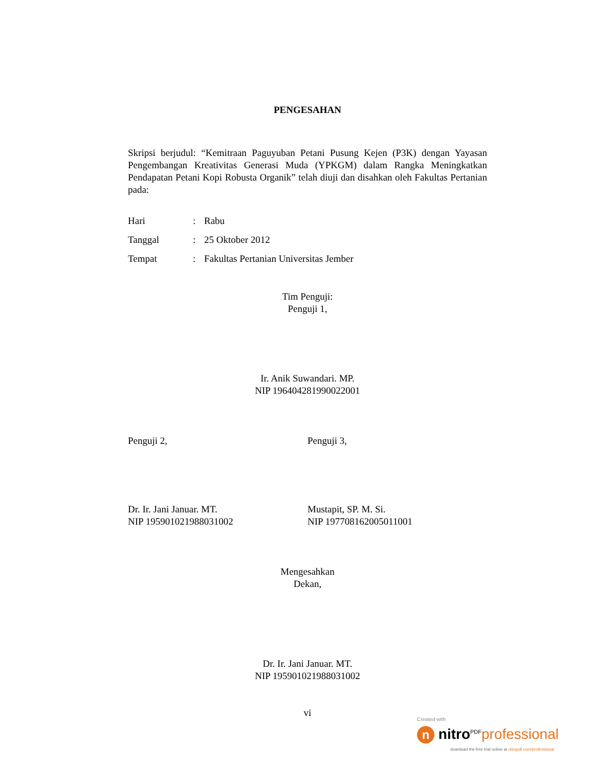PENGESAHAN
Skripsi berjudul: “Kemitraan Paguyuban Petani Pusung Kejen (P3K) dengan Yayasan Pengembangan Kreativitas Generasi Muda (YPKGM) dalam Rangka Meningkatkan Pendapatan Petani Kopi Robusta Organik” telah diuji dan disahkan oleh Fakultas Pertanian pada:
| Hari | : | Rabu |
| Tanggal | : | 25 Oktober 2012 |
| Tempat | : | Fakultas Pertanian Universitas Jember |
Tim Penguji:
Penguji 1,
Ir. Anik Suwandari. MP.
NIP 196404281990022001
Penguji 2, Penguji 3,
Dr. Ir. Jani Januar. MT.
NIP 195901021988031002
Mustapit, SP. M. Si.
NIP 197708162005011001
Mengesahkan
Dekan,
Dr. Ir. Jani Januar. MT.
NIP 195901021988031002
vi
Created with
n nitro<sup>PDF</sup>professional
download the free trial online at nitropdf.com/professional